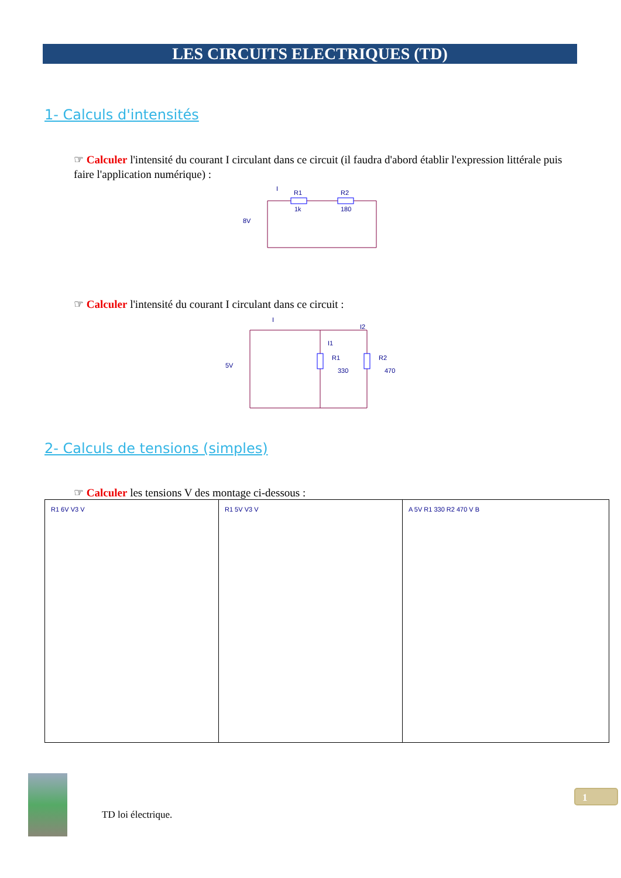LES CIRCUITS ELECTRIQUES (TD)
1- Calculs d'intensités
☞ Calculer l'intensité du courant I circulant dans ce circuit (il faudra d'abord établir l'expression littérale puis faire l'application numérique) :
I
R1
R2
1k
180
8V
☞ Calculer l'intensité du courant I circulant dans ce circuit :
I
I2
I1
R1
330
R2
470
5V
2- Calculs de tensions (simples)
☞ Calculer les tensions V des montage ci-dessous :
| R1 6V V3 V | R1 5V V3 V | A 5V R1 330 R2 470 V B |
TD loi électrique.
1